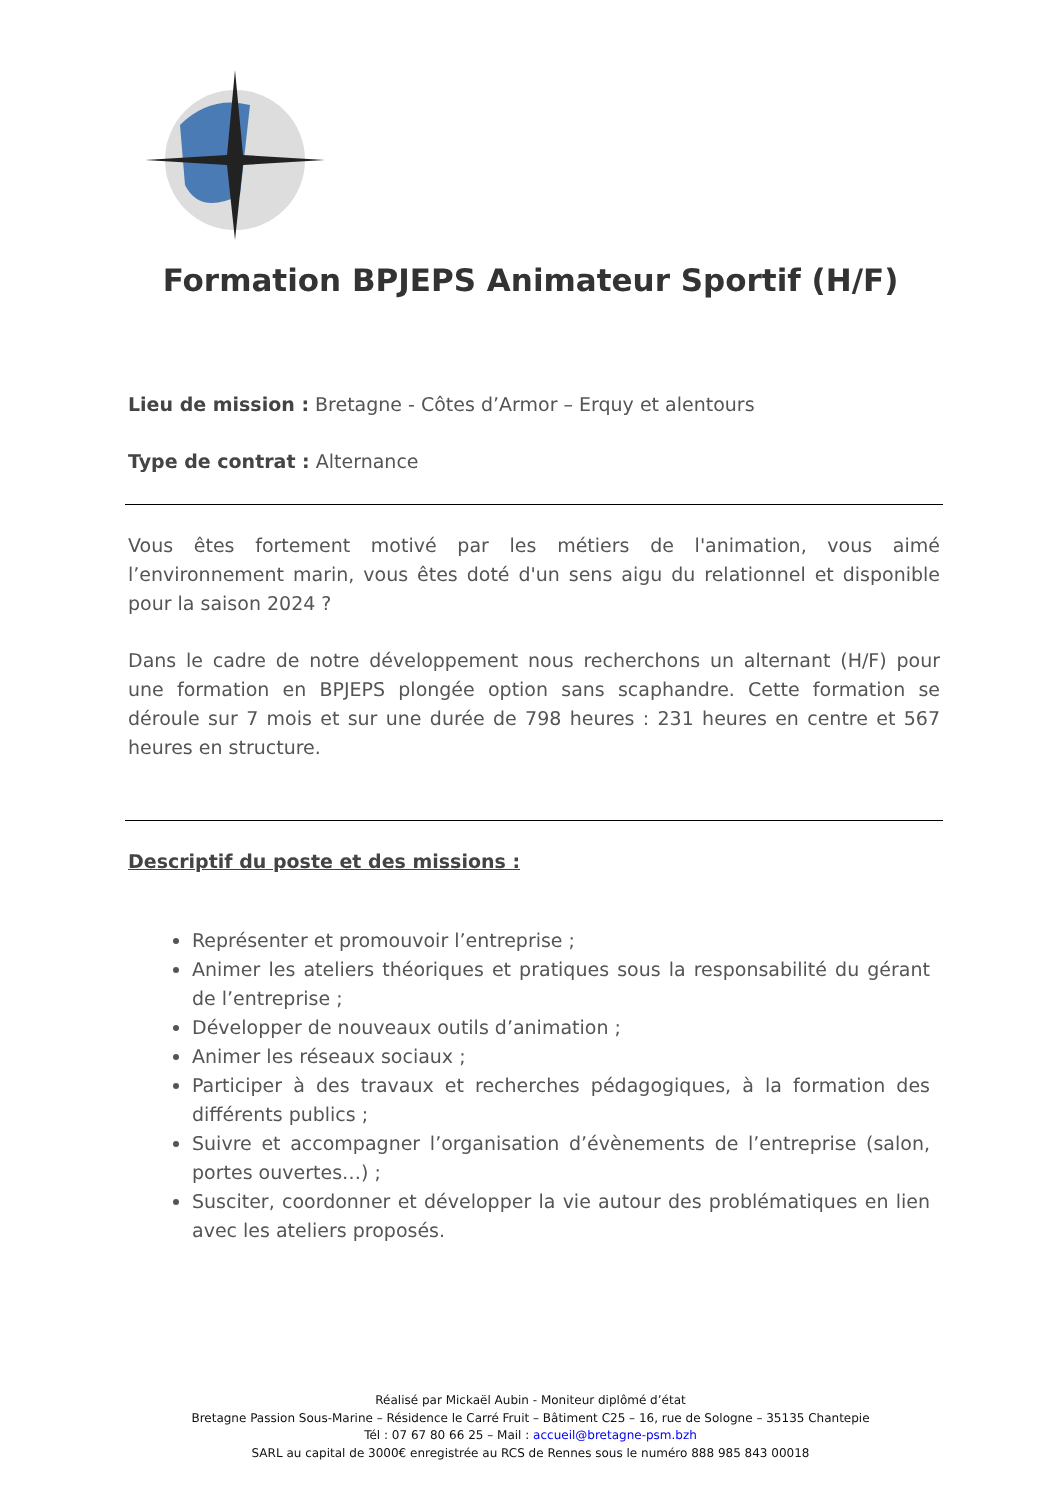Formation BPJEPS Animateur Sportif (H/F)
Lieu de mission : Bretagne - Côtes d’Armor – Erquy et alentours
Type de contrat : Alternance
Vous êtes fortement motivé par les métiers de l'animation, vous aimé l’environnement marin, vous êtes doté d'un sens aigu du relationnel et disponible pour la saison 2024 ?
Dans le cadre de notre développement nous recherchons un alternant (H/F) pour une formation en BPJEPS plongée option sans scaphandre. Cette formation se déroule sur 7 mois et sur une durée de 798 heures : 231 heures en centre et 567 heures en structure.
Descriptif du poste et des missions :
Représenter et promouvoir l’entreprise ;
Animer les ateliers théoriques et pratiques sous la responsabilité du gérant de l’entreprise ;
Développer de nouveaux outils d’animation ;
Animer les réseaux sociaux ;
Participer à des travaux et recherches pédagogiques, à la formation des différents publics ;
Suivre et accompagner l’organisation d’évènements de l’entreprise (salon, portes ouvertes…) ;
Susciter, coordonner et développer la vie autour des problématiques en lien avec les ateliers proposés.
Réalisé par Mickaël Aubin - Moniteur diplômé d’état
Bretagne Passion Sous-Marine – Résidence le Carré Fruit – Bâtiment C25 – 16, rue de Sologne – 35135 Chantepie
Tél : 07 67 80 66 25 – Mail : accueil@bretagne-psm.bzh
SARL au capital de 3000€ enregistrée au RCS de Rennes sous le numéro 888 985 843 00018